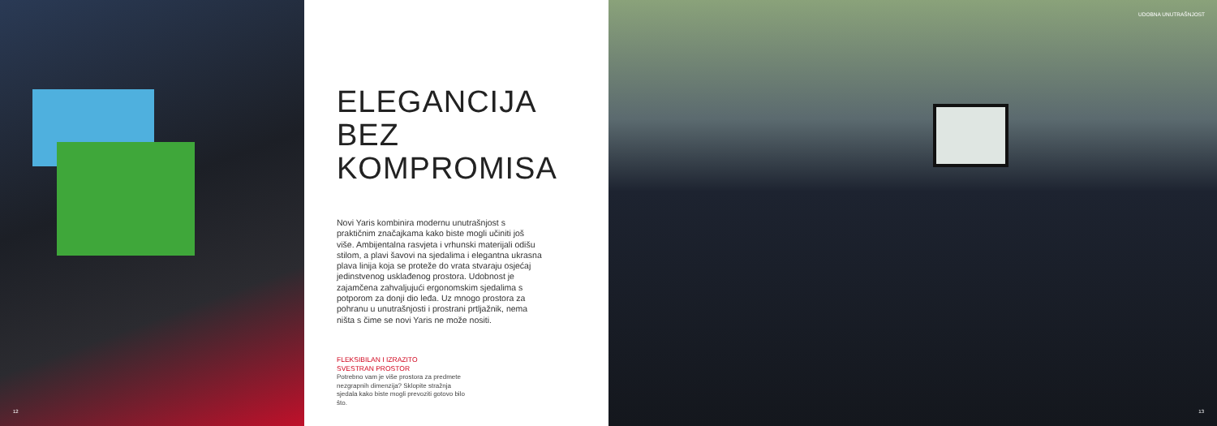12
ELEGANCIJA
BEZ
KOMPROMISA
Novi Yaris kombinira modernu unutrašnjost s praktičnim značajkama kako biste mogli učiniti još više. Ambijentalna rasvjeta i vrhunski materijali odišu stilom, a plavi šavovi na sjedalima i elegantna ukrasna plava linija koja se proteže do vrata stvaraju osjećaj jedinstvenog usklađenog prostora. Udobnost je zajamčena zahvaljujući ergonomskim sjedalima s potporom za donji dio leđa. Uz mnogo prostora za pohranu u unutrašnjosti i prostrani prtljažnik, nema ništa s čime se novi Yaris ne može nositi.
FLEKSIBILAN I IZRAZITO
SVESTRAN PROSTOR
Potrebno vam je više prostora za predmete nezgrapnih dimenzija? Sklopite stražnja sjedala kako biste mogli prevoziti gotovo bilo što.
UDOBNA UNUTRAŠNJOST
13